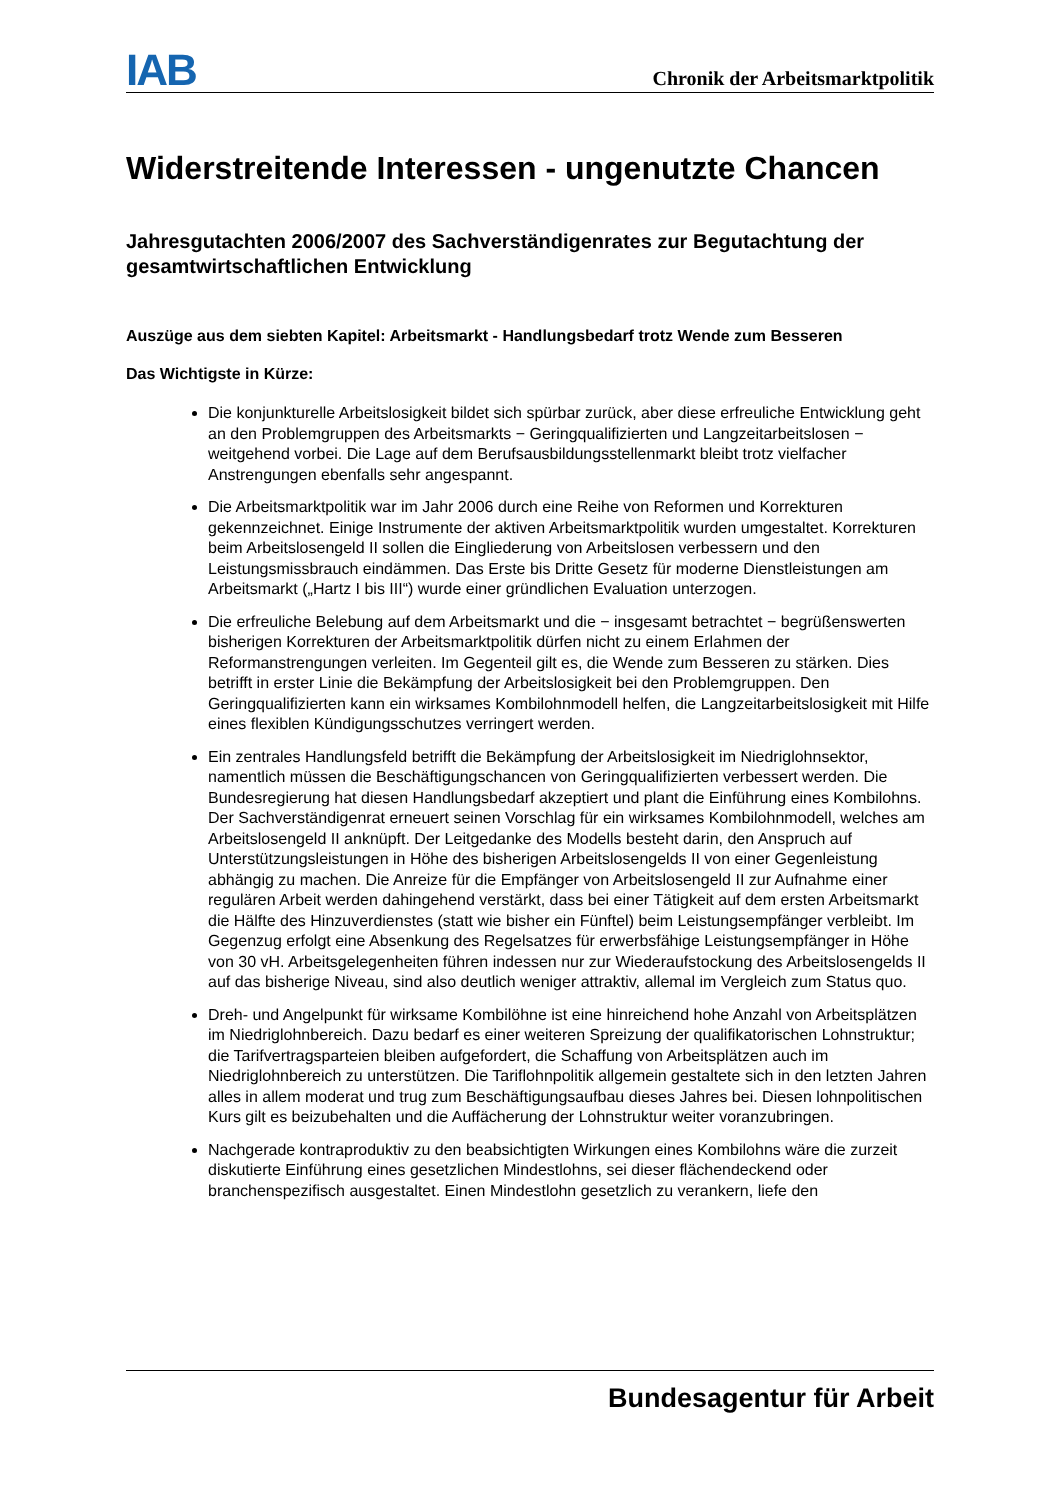IAB Chronik der Arbeitsmarktpolitik
Widerstreitende Interessen - ungenutzte Chancen
Jahresgutachten 2006/2007 des Sachverständigenrates zur Begutachtung der gesamtwirtschaftlichen Entwicklung
Auszüge aus dem siebten Kapitel: Arbeitsmarkt - Handlungsbedarf trotz Wende zum Besseren
Das Wichtigste in Kürze:
Die konjunkturelle Arbeitslosigkeit bildet sich spürbar zurück, aber diese erfreuliche Entwicklung geht an den Problemgruppen des Arbeitsmarkts − Geringqualifizierten und Langzeitarbeitslosen − weitgehend vorbei. Die Lage auf dem Berufsausbildungsstellenmarkt bleibt trotz vielfacher Anstrengungen ebenfalls sehr angespannt.
Die Arbeitsmarktpolitik war im Jahr 2006 durch eine Reihe von Reformen und Korrekturen gekennzeichnet. Einige Instrumente der aktiven Arbeitsmarktpolitik wurden umgestaltet. Korrekturen beim Arbeitslosengeld II sollen die Eingliederung von Arbeitslosen verbessern und den Leistungsmissbrauch eindämmen. Das Erste bis Dritte Gesetz für moderne Dienstleistungen am Arbeitsmarkt („Hartz I bis III“) wurde einer gründlichen Evaluation unterzogen.
Die erfreuliche Belebung auf dem Arbeitsmarkt und die − insgesamt betrachtet − begrüßenswerten bisherigen Korrekturen der Arbeitsmarktpolitik dürfen nicht zu einem Erlahmen der Reformanstrengungen verleiten. Im Gegenteil gilt es, die Wende zum Besseren zu stärken. Dies betrifft in erster Linie die Bekämpfung der Arbeitslosigkeit bei den Problemgruppen. Den Geringqualifizierten kann ein wirksames Kombilohnmodell helfen, die Langzeitarbeitslosigkeit mit Hilfe eines flexiblen Kündigungsschutzes verringert werden.
Ein zentrales Handlungsfeld betrifft die Bekämpfung der Arbeitslosigkeit im Niedriglohnsektor, namentlich müssen die Beschäftigungschancen von Geringqualifizierten verbessert werden. Die Bundesregierung hat diesen Handlungsbedarf akzeptiert und plant die Einführung eines Kombilohns. Der Sachverständigenrat erneuert seinen Vorschlag für ein wirksames Kombilohnmodell, welches am Arbeitslosengeld II anknüpft. Der Leitgedanke des Modells besteht darin, den Anspruch auf Unterstützungsleistungen in Höhe des bisherigen Arbeitslosengelds II von einer Gegenleistung abhängig zu machen. Die Anreize für die Empfänger von Arbeitslosengeld II zur Aufnahme einer regulären Arbeit werden dahingehend verstärkt, dass bei einer Tätigkeit auf dem ersten Arbeitsmarkt die Hälfte des Hinzuverdienstes (statt wie bisher ein Fünftel) beim Leistungsempfänger verbleibt. Im Gegenzug erfolgt eine Absenkung des Regelsatzes für erwerbsfähige Leistungsempfänger in Höhe von 30 vH. Arbeitsgelegenheiten führen indessen nur zur Wiederaufstockung des Arbeitslosengelds II auf das bisherige Niveau, sind also deutlich weniger attraktiv, allemal im Vergleich zum Status quo.
Dreh- und Angelpunkt für wirksame Kombilöhne ist eine hinreichend hohe Anzahl von Arbeitsplätzen im Niedriglohnbereich. Dazu bedarf es einer weiteren Spreizung der qualifikatorischen Lohnstruktur; die Tarifvertragsparteien bleiben aufgefordert, die Schaffung von Arbeitsplätzen auch im Niedriglohnbereich zu unterstützen. Die Tariflohnpolitik allgemein gestaltete sich in den letzten Jahren alles in allem moderat und trug zum Beschäftigungsaufbau dieses Jahres bei. Diesen lohnpolitischen Kurs gilt es beizubehalten und die Auffächerung der Lohnstruktur weiter voranzubringen.
Nachgerade kontraproduktiv zu den beabsichtigten Wirkungen eines Kombilohns wäre die zurzeit diskutierte Einführung eines gesetzlichen Mindestlohns, sei dieser flächendeckend oder branchenspezifisch ausgestaltet. Einen Mindestlohn gesetzlich zu verankern, liefe den
Bundesagentur für Arbeit